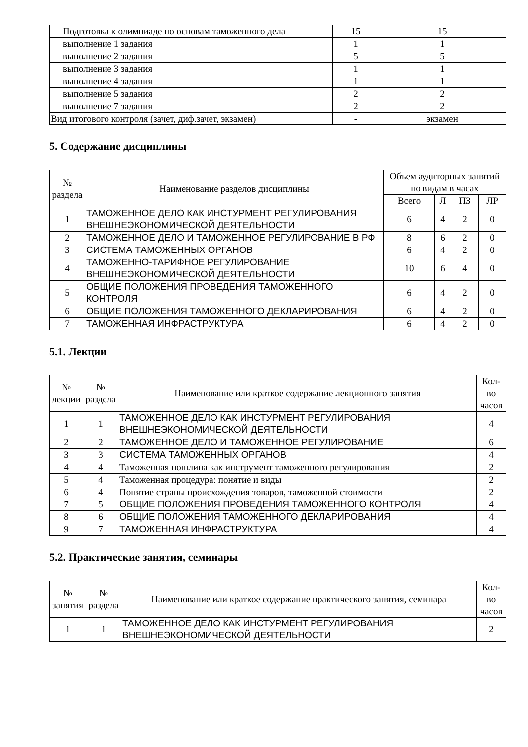| Подготовка к олимпиаде по основам таможенного дела | 15 | 15 |
| выполнение 1 задания | 1 | 1 |
| выполнение 2 задания | 5 | 5 |
| выполнение 3 задания | 1 | 1 |
| выполнение 4 задания | 1 | 1 |
| выполнение 5 задания | 2 | 2 |
| выполнение 7 задания | 2 | 2 |
| Вид итогового контроля (зачет, диф.зачет, экзамен) | - | экзамен |
5. Содержание дисциплины
| № раздела | Наименование разделов дисциплины | Объем аудиторных занятий по видам в часах | | | |
| --- | --- | --- | --- | --- | --- |
| | | Всего | Л | ПЗ | ЛР |
| 1 | ТАМОЖЕННОЕ ДЕЛО КАК ИНСТУРМЕНТ РЕГУЛИРОВАНИЯ ВНЕШНЕЭКОНОМИЧЕСКОЙ ДЕЯТЕЛЬНОСТИ | 6 | 4 | 2 | 0 |
| 2 | ТАМОЖЕННОЕ ДЕЛО И ТАМОЖЕННОЕ РЕГУЛИРОВАНИЕ В РФ | 8 | 6 | 2 | 0 |
| 3 | СИСТЕМА ТАМОЖЕННЫХ ОРГАНОВ | 6 | 4 | 2 | 0 |
| 4 | ТАМОЖЕННО-ТАРИФНОЕ РЕГУЛИРОВАНИЕ ВНЕШНЕЭКОНОМИЧЕСКОЙ ДЕЯТЕЛЬНОСТИ | 10 | 6 | 4 | 0 |
| 5 | ОБЩИЕ ПОЛОЖЕНИЯ ПРОВЕДЕНИЯ ТАМОЖЕННОГО КОНТРОЛЯ | 6 | 4 | 2 | 0 |
| 6 | ОБЩИЕ ПОЛОЖЕНИЯ ТАМОЖЕННОГО ДЕКЛАРИРОВАНИЯ | 6 | 4 | 2 | 0 |
| 7 | ТАМОЖЕННАЯ ИНФРАСТРУКТУРА | 6 | 4 | 2 | 0 |
5.1. Лекции
| № лекции | № раздела | Наименование или краткое содержание лекционного занятия | Кол-во часов |
| --- | --- | --- | --- |
| 1 | 1 | ТАМОЖЕННОЕ ДЕЛО КАК ИНСТУРМЕНТ РЕГУЛИРОВАНИЯ ВНЕШНЕЭКОНОМИЧЕСКОЙ ДЕЯТЕЛЬНОСТИ | 4 |
| 2 | 2 | ТАМОЖЕННОЕ ДЕЛО И ТАМОЖЕННОЕ РЕГУЛИРОВАНИЕ | 6 |
| 3 | 3 | СИСТЕМА ТАМОЖЕННЫХ ОРГАНОВ | 4 |
| 4 | 4 | Таможенная пошлина как инструмент таможенного регулирования | 2 |
| 5 | 4 | Таможенная процедура: понятие и виды | 2 |
| 6 | 4 | Понятие страны происхождения товаров, таможенной стоимости | 2 |
| 7 | 5 | ОБЩИЕ ПОЛОЖЕНИЯ ПРОВЕДЕНИЯ ТАМОЖЕННОГО КОНТРОЛЯ | 4 |
| 8 | 6 | ОБЩИЕ ПОЛОЖЕНИЯ ТАМОЖЕННОГО ДЕКЛАРИРОВАНИЯ | 4 |
| 9 | 7 | ТАМОЖЕННАЯ ИНФРАСТРУКТУРА | 4 |
5.2. Практические занятия, семинары
| № занятия | № раздела | Наименование или краткое содержание практического занятия, семинара | Кол-во часов |
| --- | --- | --- | --- |
| 1 | 1 | ТАМОЖЕННОЕ ДЕЛО КАК ИНСТУРМЕНТ РЕГУЛИРОВАНИЯ ВНЕШНЕЭКОНОМИЧЕСКОЙ ДЕЯТЕЛЬНОСТИ | 2 |